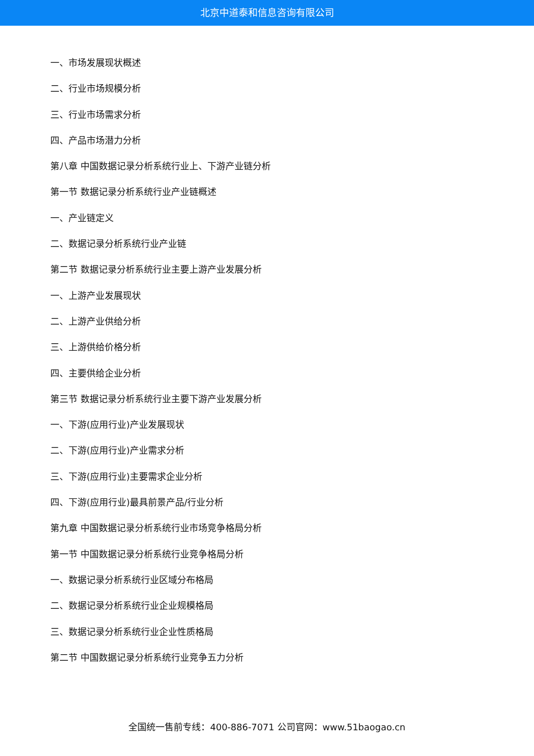北京中道泰和信息咨询有限公司
一、市场发展现状概述
二、行业市场规模分析
三、行业市场需求分析
四、产品市场潜力分析
第八章 中国数据记录分析系统行业上、下游产业链分析
第一节 数据记录分析系统行业产业链概述
一、产业链定义
二、数据记录分析系统行业产业链
第二节 数据记录分析系统行业主要上游产业发展分析
一、上游产业发展现状
二、上游产业供给分析
三、上游供给价格分析
四、主要供给企业分析
第三节 数据记录分析系统行业主要下游产业发展分析
一、下游(应用行业)产业发展现状
二、下游(应用行业)产业需求分析
三、下游(应用行业)主要需求企业分析
四、下游(应用行业)最具前景产品/行业分析
第九章 中国数据记录分析系统行业市场竞争格局分析
第一节 中国数据记录分析系统行业竞争格局分析
一、数据记录分析系统行业区域分布格局
二、数据记录分析系统行业企业规模格局
三、数据记录分析系统行业企业性质格局
第二节 中国数据记录分析系统行业竞争五力分析
全国统一售前专线：400-886-7071 公司官网：www.51baogao.cn